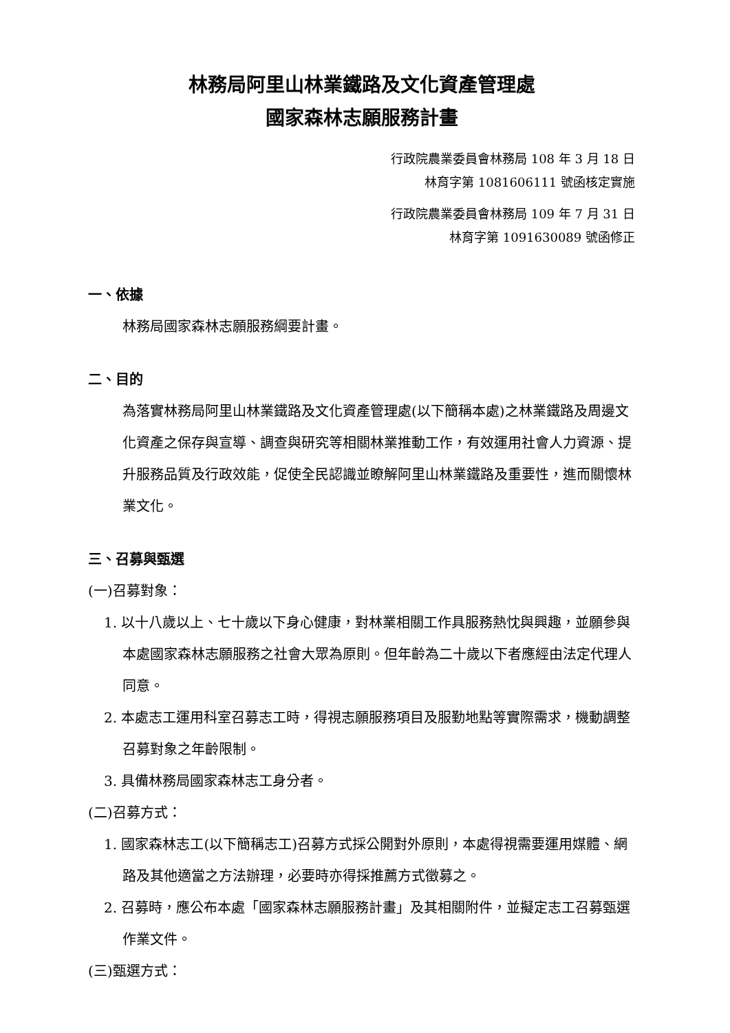林務局阿里山林業鐵路及文化資產管理處
國家森林志願服務計畫
行政院農業委員會林務局 108 年 3 月 18 日
林育字第 1081606111 號函核定實施
行政院農業委員會林務局 109 年 7 月 31 日
林育字第 1091630089 號函修正
一、依據
林務局國家森林志願服務綱要計畫。
二、目的
為落實林務局阿里山林業鐵路及文化資產管理處(以下簡稱本處)之林業鐵路及周邊文化資產之保存與宣導、調查與研究等相關林業推動工作，有效運用社會人力資源、提升服務品質及行政效能，促使全民認識並瞭解阿里山林業鐵路及重要性，進而關懷林業文化。
三、召募與甄選
(一)召募對象：
1. 以十八歲以上、七十歲以下身心健康，對林業相關工作具服務熱忱與興趣，並願參與本處國家森林志願服務之社會大眾為原則。但年齡為二十歲以下者應經由法定代理人同意。
2. 本處志工運用科室召募志工時，得視志願服務項目及服勤地點等實際需求，機動調整召募對象之年齡限制。
3. 具備林務局國家森林志工身分者。
(二)召募方式：
1. 國家森林志工(以下簡稱志工)召募方式採公開對外原則，本處得視需要運用媒體、網路及其他適當之方法辦理，必要時亦得採推薦方式徵募之。
2. 召募時，應公布本處「國家森林志願服務計畫」及其相關附件，並擬定志工召募甄選作業文件。
(三)甄選方式：